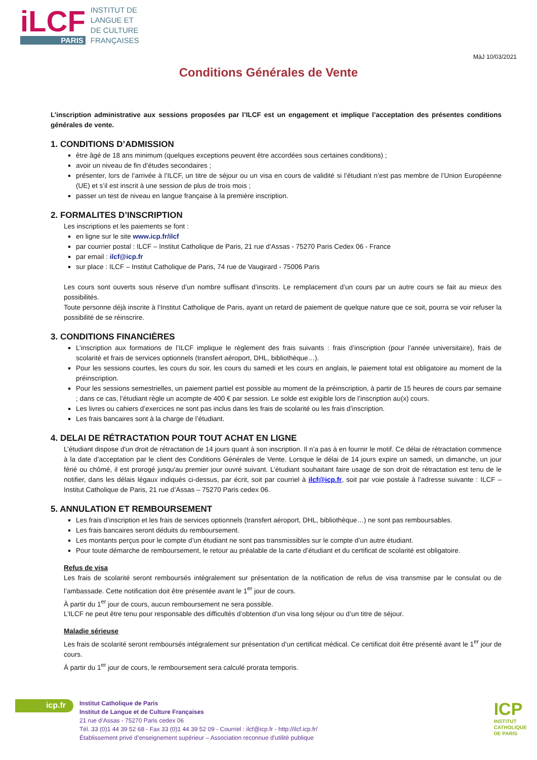iLCF
PARIS
INSTITUT DE
LANGUE ET
DE CULTURE
FRANÇAISES
MàJ 10/03/2021
Conditions Générales de Vente
L’inscription administrative aux sessions proposées par l’ILCF est un engagement et implique l’acceptation des présentes conditions générales de vente.
1. CONDITIONS D’ADMISSION
être âgé de 18 ans minimum (quelques exceptions peuvent être accordées sous certaines conditions) ;
avoir un niveau de fin d’études secondaires ;
présenter, lors de l’arrivée à l’ILCF, un titre de séjour ou un visa en cours de validité si l’étudiant n’est pas membre de l’Union Européenne (UE) et s’il est inscrit à une session de plus de trois mois ;
passer un test de niveau en langue française à la première inscription.
2. FORMALITES D’INSCRIPTION
Les inscriptions et les paiements se font :
en ligne sur le site www.icp.fr/ilcf
par courrier postal : ILCF – Institut Catholique de Paris, 21 rue d’Assas - 75270 Paris Cedex 06 - France
par email : ilcf@icp.fr
sur place : ILCF – Institut Catholique de Paris, 74 rue de Vaugirard - 75006 Paris
Les cours sont ouverts sous réserve d’un nombre suffisant d’inscrits. Le remplacement d’un cours par un autre cours se fait au mieux des possibilités.
Toute personne déjà inscrite à l’Institut Catholique de Paris, ayant un retard de paiement de quelque nature que ce soit, pourra se voir refuser la possibilité de se réinscrire.
3. CONDITIONS FINANCIÈRES
L’inscription aux formations de l’ILCF implique le règlement des frais suivants : frais d’inscription (pour l’année universitaire), frais de scolarité et frais de services optionnels (transfert aéroport, DHL, bibliothèque…).
Pour les sessions courtes, les cours du soir, les cours du samedi et les cours en anglais, le paiement total est obligatoire au moment de la préinscription.
Pour les sessions semestrielles, un paiement partiel est possible au moment de la préinscription, à partir de 15 heures de cours par semaine ; dans ce cas, l’étudiant règle un acompte de 400 € par session. Le solde est exigible lors de l’inscription au(x) cours.
Les livres ou cahiers d’exercices ne sont pas inclus dans les frais de scolarité ou les frais d’inscription.
Les frais bancaires sont à la charge de l’étudiant.
4. DELAI DE RÉTRACTATION POUR TOUT ACHAT EN LIGNE
L’étudiant dispose d'un droit de rétractation de 14 jours quant à son inscription. Il n’a pas à en fournir le motif. Ce délai de rétractation commence à la date d’acceptation par le client des Conditions Générales de Vente. Lorsque le délai de 14 jours expire un samedi, un dimanche, un jour férié ou chômé, il est prorogé jusqu'au premier jour ouvré suivant. L’étudiant souhaitant faire usage de son droit de rétractation est tenu de le notifier, dans les délais légaux indiqués ci-dessus, par écrit, soit par courriel à ilcf@icp.fr, soit par voie postale à l’adresse suivante : ILCF – Institut Catholique de Paris, 21 rue d’Assas – 75270 Paris cedex 06.
5. ANNULATION ET REMBOURSEMENT
Les frais d’inscription et les frais de services optionnels (transfert aéroport, DHL, bibliothèque…) ne sont pas remboursables.
Les frais bancaires seront déduits du remboursement.
Les montants perçus pour le compte d’un étudiant ne sont pas transmissibles sur le compte d’un autre étudiant.
Pour toute démarche de remboursement, le retour au préalable de la carte d’étudiant et du certificat de scolarité est obligatoire.
Refus de visa
Les frais de scolarité seront remboursés intégralement sur présentation de la notification de refus de visa transmise par le consulat ou de l’ambassade. Cette notification doit être présentée avant le 1<sup>er</sup> jour de cours.
À partir du 1<sup>er</sup> jour de cours, aucun remboursement ne sera possible.
L’ILCF ne peut être tenu pour responsable des difficultés d’obtention d’un visa long séjour ou d’un titre de séjour.
Maladie sérieuse
Les frais de scolarité seront remboursés intégralement sur présentation d’un certificat médical. Ce certificat doit être présenté avant le 1<sup>er</sup> jour de cours.
À partir du 1<sup>er</sup> jour de cours, le remboursement sera calculé prorata temporis.
icp.fr
Institut Catholique de Paris
Institut de Langue et de Culture Françaises
21 rue d’Assas - 75270 Paris cedex 06
Tél. 33 (0)1 44 39 52 68 - Fax 33 (0)1 44 39 52 09 - Courriel : ilcf@icp.fr - http://ilcf.icp.fr/
Établissement privé d’enseignement supérieur – Association reconnue d’utilité publique
ICP
INSTITUT
CATHOLIQUE
DE PARIS